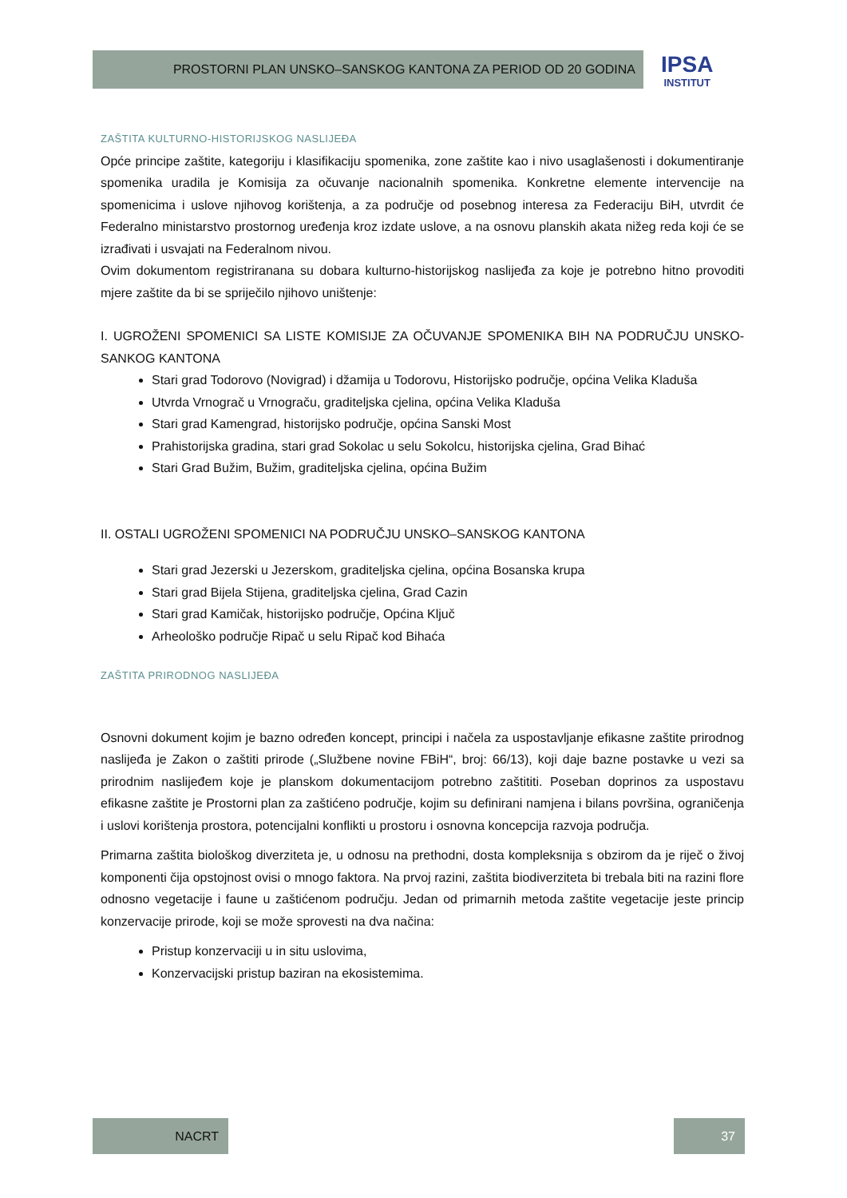PROSTORNI PLAN UNSKO–SANSKOG KANTONA ZA PERIOD OD 20 GODINA
IPSA
INSTITUT
ZAŠTITA KULTURNO-HISTORIJSKOG NASLIJEĐA
Opće principe zaštite, kategoriju i klasifikaciju spomenika, zone zaštite kao i nivo usaglašenosti i dokumentiranje spomenika uradila je Komisija za očuvanje nacionalnih spomenika. Konkretne elemente intervencije na spomenicima i uslove njihovog korištenja, a za područje od posebnog interesa za Federaciju BiH, utvrdit će Federalno ministarstvo prostornog uređenja kroz izdate uslove, a na osnovu planskih akata nižeg reda koji će se izrađivati i usvajati na Federalnom nivou.
Ovim dokumentom registriranana su dobara kulturno-historijskog naslijeđa za koje je potrebno hitno provoditi mjere zaštite da bi se spriječilo njihovo uništenje:
I. UGROŽENI SPOMENICI SA LISTE KOMISIJE ZA OČUVANJE SPOMENIKA BIH NA PODRUČJU UNSKO-SANKOG KANTONA
Stari grad Todorovo (Novigrad) i džamija u Todorovu, Historijsko područje, općina Velika Kladuša
Utvrda Vrnograč u Vrnograču, graditeljska cjelina, općina Velika Kladuša
Stari grad Kamengrad, historijsko područje, općina Sanski Most
Prahistorijska gradina, stari grad Sokolac u selu Sokolcu, historijska cjelina, Grad Bihać
Stari Grad Bužim, Bužim, graditeljska cjelina, općina Bužim
II. OSTALI UGROŽENI SPOMENICI NA PODRUČJU UNSKO–SANSKOG KANTONA
Stari grad Jezerski u Jezerskom, graditeljska cjelina, općina Bosanska krupa
Stari grad Bijela Stijena, graditeljska cjelina, Grad Cazin
Stari grad Kamičak, historijsko područje, Općina Ključ
Arheološko područje Ripač u selu Ripač kod Bihaća
ZAŠTITA PRIRODNOG NASLIJEĐA
Osnovni dokument kojim je bazno određen koncept, principi i načela za uspostavljanje efikasne zaštite prirodnog naslijeđa je Zakon o zaštiti prirode („Službene novine FBiH“, broj: 66/13), koji daje bazne postavke u vezi sa prirodnim naslijeđem koje je planskom dokumentacijom potrebno zaštititi. Poseban doprinos za uspostavu efikasne zaštite je Prostorni plan za zaštićeno područje, kojim su definirani namjena i bilans površina, ograničenja i uslovi korištenja prostora, potencijalni konflikti u prostoru i osnovna koncepcija razvoja područja.
Primarna zaštita biološkog diverziteta je, u odnosu na prethodni, dosta kompleksnija s obzirom da je riječ o živoj komponenti čija opstojnost ovisi o mnogo faktora. Na prvoj razini, zaštita biodiverziteta bi trebala biti na razini flore odnosno vegetacije i faune u zaštićenom području. Jedan od primarnih metoda zaštite vegetacije jeste princip konzervacije prirode, koji se može sprovesti na dva načina:
Pristup konzervaciji u in situ uslovima,
Konzervacijski pristup baziran na ekosistemima.
NACRT 37